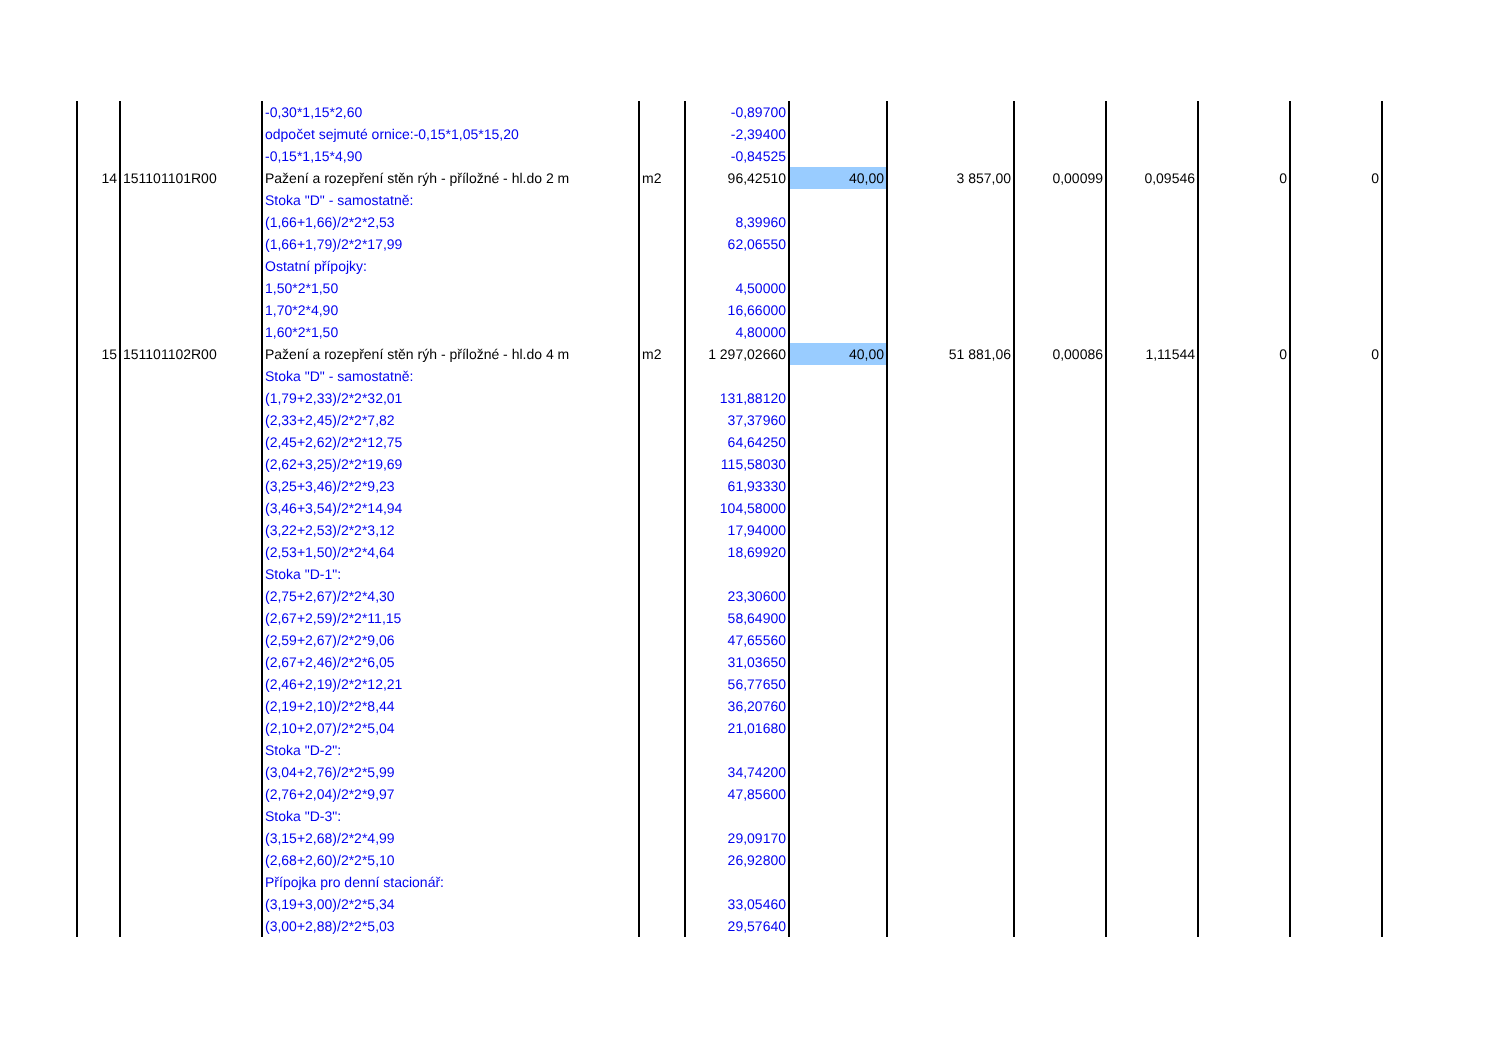| | | -0,30*1,15*2,60 | | -0,89700 | | | | | | |
| | | odpočet sejmuté ornice:-0,15*1,05*15,20 | | -2,39400 | | | | | | |
| | | -0,15*1,15*4,90 | | -0,84525 | | | | | | |
| 14 | 151101101R00 | Pažení a rozepření stěn rýh - příložné - hl.do 2 m | m2 | 96,42510 | 40,00 | 3 857,00 | 0,00099 | 0,09546 | 0 | 0 |
| | | Stoka "D" - samostatně: | | | | | | | | |
| | | (1,66+1,66)/2*2*2,53 | | 8,39960 | | | | | | |
| | | (1,66+1,79)/2*2*17,99 | | 62,06550 | | | | | | |
| | | Ostatní přípojky: | | | | | | | | |
| | | 1,50*2*1,50 | | 4,50000 | | | | | | |
| | | 1,70*2*4,90 | | 16,66000 | | | | | | |
| | | 1,60*2*1,50 | | 4,80000 | | | | | | |
| 15 | 151101102R00 | Pažení a rozepření stěn rýh - příložné - hl.do 4 m | m2 | 1 297,02660 | 40,00 | 51 881,06 | 0,00086 | 1,11544 | 0 | 0 |
| | | Stoka "D" - samostatně: | | | | | | | | |
| | | (1,79+2,33)/2*2*32,01 | | 131,88120 | | | | | | |
| | | (2,33+2,45)/2*2*7,82 | | 37,37960 | | | | | | |
| | | (2,45+2,62)/2*2*12,75 | | 64,64250 | | | | | | |
| | | (2,62+3,25)/2*2*19,69 | | 115,58030 | | | | | | |
| | | (3,25+3,46)/2*2*9,23 | | 61,93330 | | | | | | |
| | | (3,46+3,54)/2*2*14,94 | | 104,58000 | | | | | | |
| | | (3,22+2,53)/2*2*3,12 | | 17,94000 | | | | | | |
| | | (2,53+1,50)/2*2*4,64 | | 18,69920 | | | | | | |
| | | Stoka "D-1": | | | | | | | | |
| | | (2,75+2,67)/2*2*4,30 | | 23,30600 | | | | | | |
| | | (2,67+2,59)/2*2*11,15 | | 58,64900 | | | | | | |
| | | (2,59+2,67)/2*2*9,06 | | 47,65560 | | | | | | |
| | | (2,67+2,46)/2*2*6,05 | | 31,03650 | | | | | | |
| | | (2,46+2,19)/2*2*12,21 | | 56,77650 | | | | | | |
| | | (2,19+2,10)/2*2*8,44 | | 36,20760 | | | | | | |
| | | (2,10+2,07)/2*2*5,04 | | 21,01680 | | | | | | |
| | | Stoka "D-2": | | | | | | | | |
| | | (3,04+2,76)/2*2*5,99 | | 34,74200 | | | | | | |
| | | (2,76+2,04)/2*2*9,97 | | 47,85600 | | | | | | |
| | | Stoka "D-3": | | | | | | | | |
| | | (3,15+2,68)/2*2*4,99 | | 29,09170 | | | | | | |
| | | (2,68+2,60)/2*2*5,10 | | 26,92800 | | | | | | |
| | | Přípojka pro denní stacionář: | | | | | | | | |
| | | (3,19+3,00)/2*2*5,34 | | 33,05460 | | | | | | |
| | | (3,00+2,88)/2*2*5,03 | | 29,57640 | | | | | | |